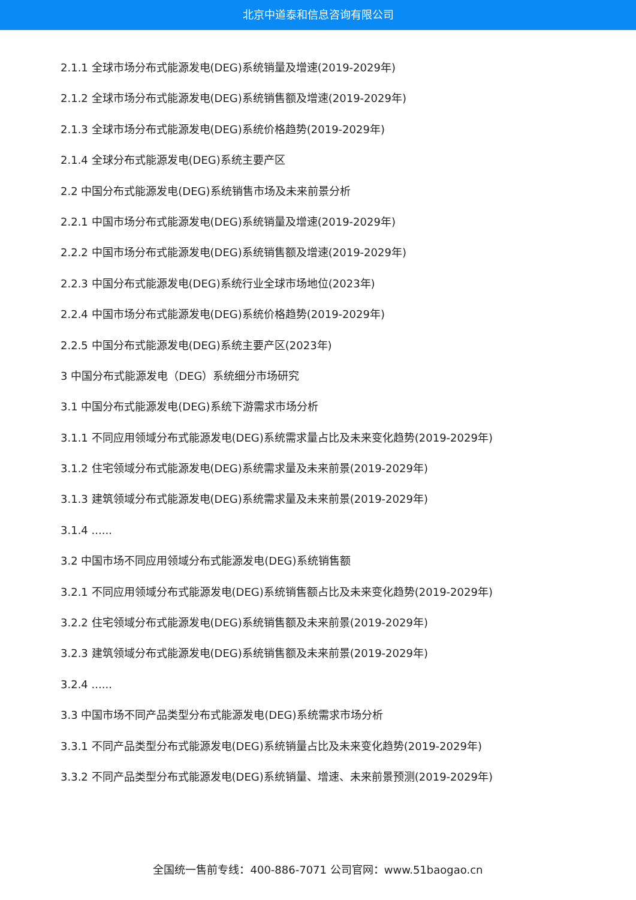北京中道泰和信息咨询有限公司
2.1.1 全球市场分布式能源发电(DEG)系统销量及增速(2019-2029年)
2.1.2 全球市场分布式能源发电(DEG)系统销售额及增速(2019-2029年)
2.1.3 全球市场分布式能源发电(DEG)系统价格趋势(2019-2029年)
2.1.4 全球分布式能源发电(DEG)系统主要产区
2.2 中国分布式能源发电(DEG)系统销售市场及未来前景分析
2.2.1 中国市场分布式能源发电(DEG)系统销量及增速(2019-2029年)
2.2.2 中国市场分布式能源发电(DEG)系统销售额及增速(2019-2029年)
2.2.3 中国分布式能源发电(DEG)系统行业全球市场地位(2023年)
2.2.4 中国市场分布式能源发电(DEG)系统价格趋势(2019-2029年)
2.2.5 中国分布式能源发电(DEG)系统主要产区(2023年)
3 中国分布式能源发电（DEG）系统细分市场研究
3.1 中国分布式能源发电(DEG)系统下游需求市场分析
3.1.1 不同应用领域分布式能源发电(DEG)系统需求量占比及未来变化趋势(2019-2029年)
3.1.2 住宅领域分布式能源发电(DEG)系统需求量及未来前景(2019-2029年)
3.1.3 建筑领域分布式能源发电(DEG)系统需求量及未来前景(2019-2029年)
3.1.4 ......
3.2 中国市场不同应用领域分布式能源发电(DEG)系统销售额
3.2.1 不同应用领域分布式能源发电(DEG)系统销售额占比及未来变化趋势(2019-2029年)
3.2.2 住宅领域分布式能源发电(DEG)系统销售额及未来前景(2019-2029年)
3.2.3 建筑领域分布式能源发电(DEG)系统销售额及未来前景(2019-2029年)
3.2.4 ......
3.3 中国市场不同产品类型分布式能源发电(DEG)系统需求市场分析
3.3.1 不同产品类型分布式能源发电(DEG)系统销量占比及未来变化趋势(2019-2029年)
3.3.2 不同产品类型分布式能源发电(DEG)系统销量、增速、未来前景预测(2019-2029年)
全国统一售前专线：400-886-7071 公司官网：www.51baogao.cn